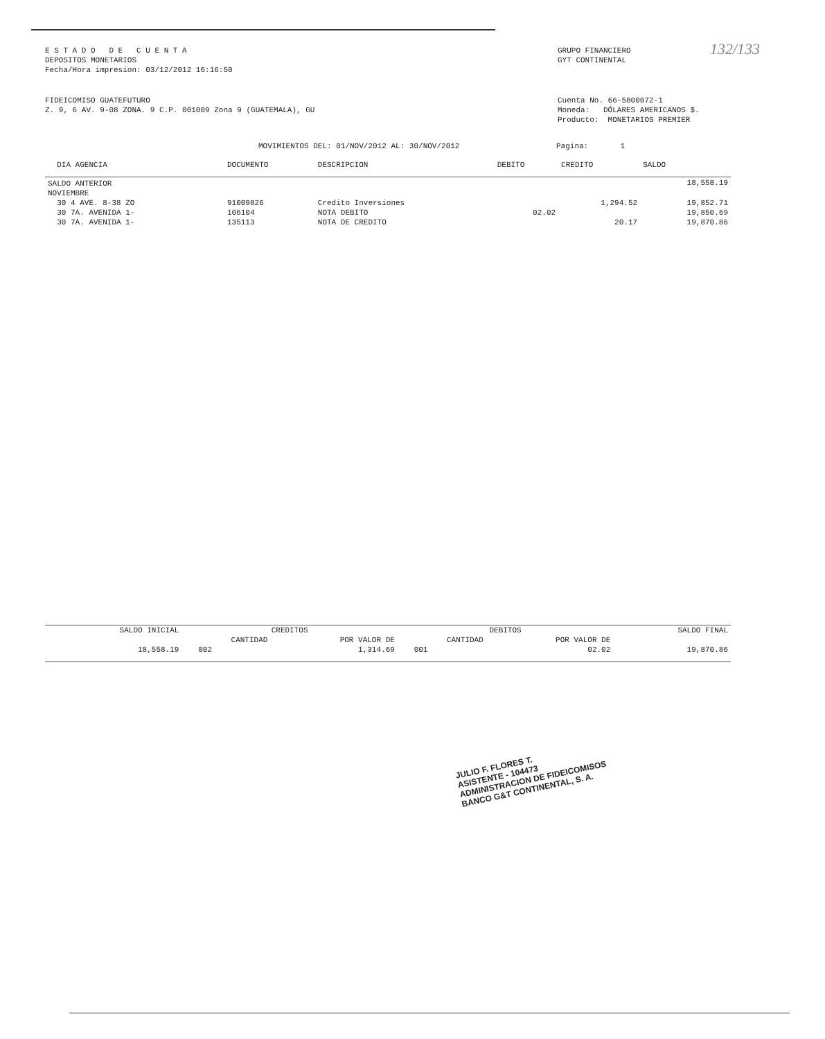E S T A D O D E C U E N T A
DEPOSITOS MONETARIOS
Fecha/Hora impresion: 03/12/2012 16:16:50
GRUPO FINANCIERO
GYT CONTINENTAL
132/133
FIDEICOMISO GUATEFUTURO
Z. 9, 6 AV. 9-08 ZONA. 9 C.P. 001009 Zona 9 (GUATEMALA), GU
Cuenta No. 66-5800072-1
Moneda: DÓLARES AMERICANOS $.
Producto: MONETARIOS PREMIER
MOVIMIENTOS DEL: 01/NOV/2012 AL: 30/NOV/2012 Pagina: 1
| DIA AGENCIA | DOCUMENTO | DESCRIPCION | DEBITO | CREDITO | SALDO |
| --- | --- | --- | --- | --- | --- |
| SALDO ANTERIOR | | | | | 18,558.19 |
| NOVIEMBRE | | | | | |
| 30 4 AVE. 8-38 ZO | 91009826 | Credito Inversiones | | 1,294.52 | 19,852.71 |
| 30 7A. AVENIDA 1- | 106104 | NOTA DEBITO | 02.02 | | 19,850.69 |
| 30 7A. AVENIDA 1- | 135113 | NOTA DE CREDITO | | 20.17 | 19,870.86 |
| SALDO INICIAL | CREDITOS | | DEBITOS | | SALDO FINAL |
| --- | --- | --- | --- | --- | --- |
| | CANTIDAD | POR VALOR DE | CANTIDAD | POR VALOR DE | |
| 18,558.19 | 002 | 1,314.69 | 001 | 02.02 | 19,870.86 |
JULIO F. FLORES T.
ASISTENTE - 104473
ADMINISTRACION DE FIDEICOMISOS
BANCO G&T CONTINENTAL, S. A.